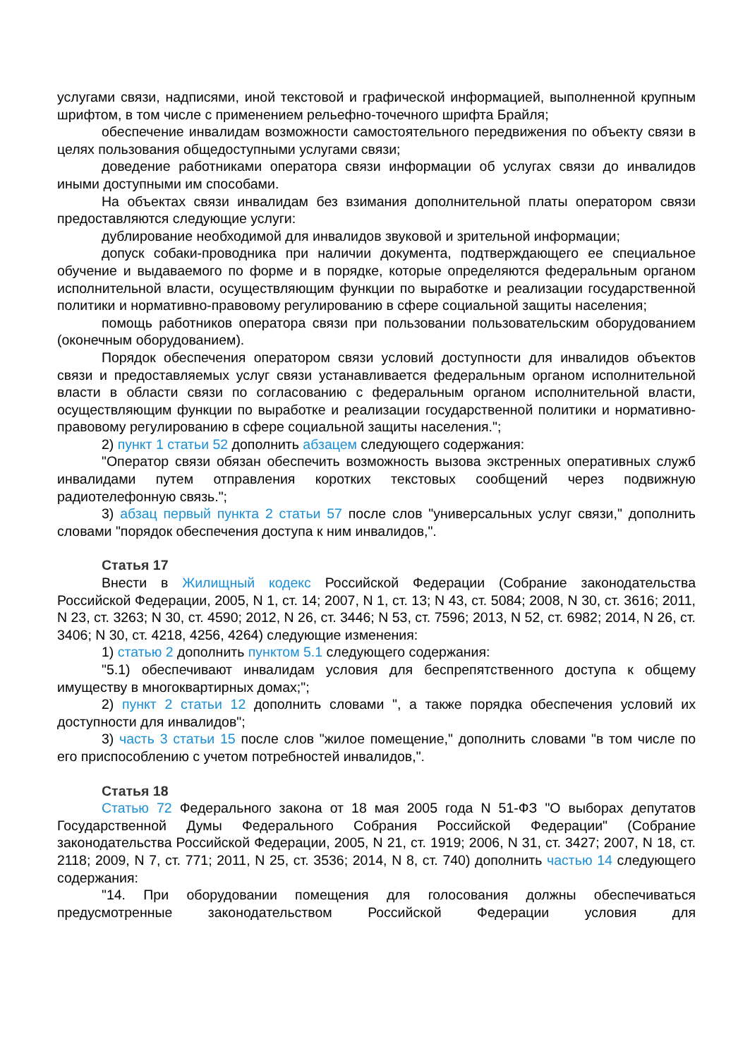услугами связи, надписями, иной текстовой и графической информацией, выполненной крупным шрифтом, в том числе с применением рельефно-точечного шрифта Брайля;
обеспечение инвалидам возможности самостоятельного передвижения по объекту связи в целях пользования общедоступными услугами связи;
доведение работниками оператора связи информации об услугах связи до инвалидов иными доступными им способами.
На объектах связи инвалидам без взимания дополнительной платы оператором связи предоставляются следующие услуги:
дублирование необходимой для инвалидов звуковой и зрительной информации;
допуск собаки-проводника при наличии документа, подтверждающего ее специальное обучение и выдаваемого по форме и в порядке, которые определяются федеральным органом исполнительной власти, осуществляющим функции по выработке и реализации государственной политики и нормативно-правовому регулированию в сфере социальной защиты населения;
помощь работников оператора связи при пользовании пользовательским оборудованием (оконечным оборудованием).
Порядок обеспечения оператором связи условий доступности для инвалидов объектов связи и предоставляемых услуг связи устанавливается федеральным органом исполнительной власти в области связи по согласованию с федеральным органом исполнительной власти, осуществляющим функции по выработке и реализации государственной политики и нормативно-правовому регулированию в сфере социальной защиты населения.";
2) пункт 1 статьи 52 дополнить абзацем следующего содержания:
"Оператор связи обязан обеспечить возможность вызова экстренных оперативных служб инвалидами путем отправления коротких текстовых сообщений через подвижную радиотелефонную связь.";
3) абзац первый пункта 2 статьи 57 после слов "универсальных услуг связи," дополнить словами "порядок обеспечения доступа к ним инвалидов,".
Статья 17
Внести в Жилищный кодекс Российской Федерации (Собрание законодательства Российской Федерации, 2005, N 1, ст. 14; 2007, N 1, ст. 13; N 43, ст. 5084; 2008, N 30, ст. 3616; 2011, N 23, ст. 3263; N 30, ст. 4590; 2012, N 26, ст. 3446; N 53, ст. 7596; 2013, N 52, ст. 6982; 2014, N 26, ст. 3406; N 30, ст. 4218, 4256, 4264) следующие изменения:
1) статью 2 дополнить пунктом 5.1 следующего содержания:
"5.1) обеспечивают инвалидам условия для беспрепятственного доступа к общему имуществу в многоквартирных домах;";
2) пункт 2 статьи 12 дополнить словами ", а также порядка обеспечения условий их доступности для инвалидов";
3) часть 3 статьи 15 после слов "жилое помещение," дополнить словами "в том числе по его приспособлению с учетом потребностей инвалидов,".
Статья 18
Статью 72 Федерального закона от 18 мая 2005 года N 51-ФЗ "О выборах депутатов Государственной Думы Федерального Собрания Российской Федерации" (Собрание законодательства Российской Федерации, 2005, N 21, ст. 1919; 2006, N 31, ст. 3427; 2007, N 18, ст. 2118; 2009, N 7, ст. 771; 2011, N 25, ст. 3536; 2014, N 8, ст. 740) дополнить частью 14 следующего содержания:
"14. При оборудовании помещения для голосования должны обеспечиваться предусмотренные законодательством Российской Федерации условия для